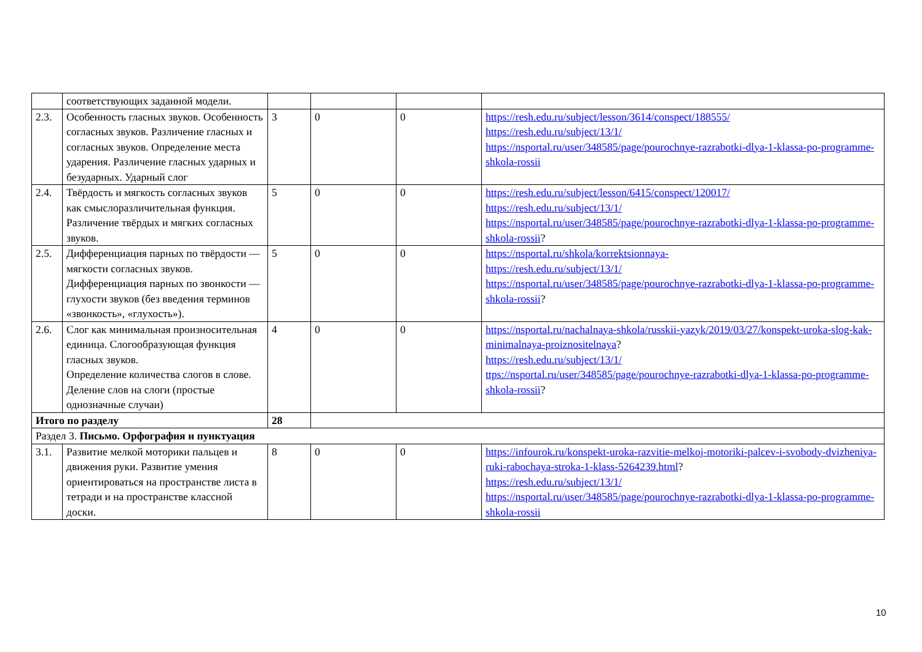| | соответствующих заданной модели. | | | | |
| 2.3. | Особенность гласных звуков. Особенность согласных звуков. Различение гласных и согласных звуков. Определение места ударения. Различение гласных ударных и безударных. Ударный слог | 3 | 0 | 0 | https://resh.edu.ru/subject/lesson/3614/conspect/188555/ https://resh.edu.ru/subject/13/1/ https://nsportal.ru/user/348585/page/pourochnye-razrabotki-dlya-1-klassa-po-programme-shkola-rossii |
| 2.4. | Твёрдость и мягкость согласных звуков как смыслоразличительная функция. Различение твёрдых и мягких согласных звуков. | 5 | 0 | 0 | https://resh.edu.ru/subject/lesson/6415/conspect/120017/ https://resh.edu.ru/subject/13/1/ https://nsportal.ru/user/348585/page/pourochnye-razrabotki-dlya-1-klassa-po-programme-shkola-rossii ? |
| 2.5. | Дифференциация парных по твёрдости — мягкости согласных звуков. Дифференциация парных по звонкости — глухости звуков (без введения терминов «звонкость», «глухость»). | 5 | 0 | 0 | https://nsportal.ru/shkola/korrektsionnaya- https://resh.edu.ru/subject/13/1/ https://nsportal.ru/user/348585/page/pourochnye-razrabotki-dlya-1-klassa-po-programme-shkola-rossii ? |
| 2.6. | Слог как минимальная произносительная единица. Слогообразующая функция гласных звуков. Определение количества слогов в слове. Деление слов на слоги (простые однозначные случаи) | 4 | 0 | 0 | https://nsportal.ru/nachalnaya-shkola/russkii-yazyk/2019/03/27/konspekt-uroka-slog-kak-minimalnaya-proiznositelnaya ? https://resh.edu.ru/subject/13/1/ ttps://nsportal.ru/user/348585/page/pourochnye-razrabotki-dlya-1-klassa-po-programme-shkola-rossii ? |
| Итого по разделу | | 28 | | | |
| Раздел 3. Письмо. Орфография и пунктуация | | | | | |
| 3.1. | Развитие мелкой моторики пальцев и движения руки. Развитие умения ориентироваться на пространстве листа в тетради и на пространстве классной доски. | 8 | 0 | 0 | https://infourok.ru/konspekt-uroka-razvitie-melkoj-motoriki-palcev-i-svobody-dvizheniya-ruki-rabochaya-stroka-1-klass-5264239.html ? https://resh.edu.ru/subject/13/1/ https://nsportal.ru/user/348585/page/pourochnye-razrabotki-dlya-1-klassa-po-programme-shkola-rossii |
10